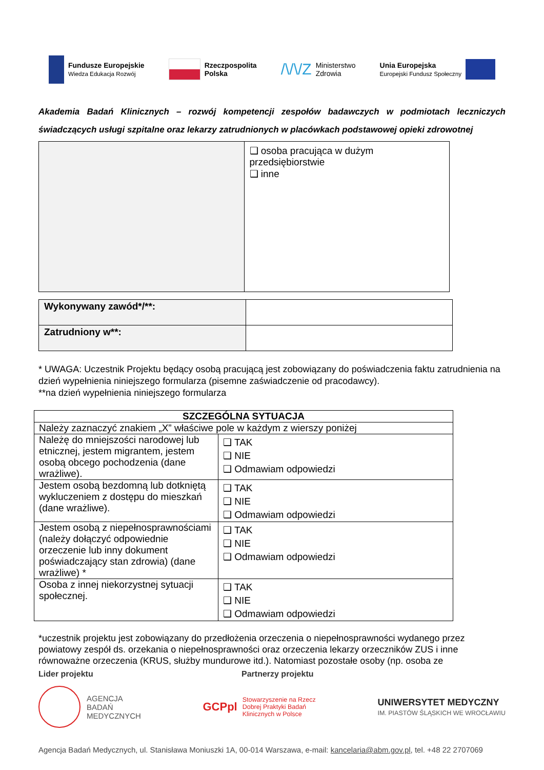Fundusze Europejskie
Wiedza Edukacja Rozwój
Rzeczpospolita
Polska
/\/\/Z Ministerstwo
Zdrowia
Unia Europejska
Europejski Fundusz Społeczny
Akademia Badań Klinicznych – rozwój kompetencji zespołów badawczych w podmiotach leczniczych świadczących usługi szpitalne oraz lekarzy zatrudnionych w placówkach podstawowej opieki zdrowotnej
| | ❑ osoba pracująca w dużym przedsiębiorstwie ❑ inne |
| Wykonywany zawód*/**: | |
| Zatrudniony w**: | |
* UWAGA: Uczestnik Projektu będący osobą pracującą jest zobowiązany do poświadczenia faktu zatrudnienia na dzień wypełnienia niniejszego formularza (pisemne zaświadczenie od pracodawcy).
**na dzień wypełnienia niniejszego formularza
| SZCZEGÓLNA SYTUACJA | |
| --- | --- |
| Należy zaznaczyć znakiem „X” właściwe pole w każdym z wierszy poniżej | |
| Należę do mniejszości narodowej lub etnicznej, jestem migrantem, jestem osobą obcego pochodzenia (dane wrażliwe). | ❑ TAK ❑ NIE ❑ Odmawiam odpowiedzi |
| Jestem osobą bezdomną lub dotkniętą wykluczeniem z dostępu do mieszkań (dane wrażliwe). | ❑ TAK ❑ NIE ❑ Odmawiam odpowiedzi |
| Jestem osobą z niepełnosprawnościami (należy dołączyć odpowiednie orzeczenie lub inny dokument poświadczający stan zdrowia) (dane wrażliwe) * | ❑ TAK ❑ NIE ❑ Odmawiam odpowiedzi |
| Osoba z innej niekorzystnej sytuacji społecznej. | ❑ TAK ❑ NIE ❑ Odmawiam odpowiedzi |
*uczestnik projektu jest zobowiązany do przedłożenia orzeczenia o niepełnosprawności wydanego przez powiatowy zespół ds. orzekania o niepełnosprawności oraz orzeczenia lekarzy orzeczników ZUS i inne równoważne orzeczenia (KRUS, służby mundurowe itd.). Natomiast pozostałe osoby (np. osoba ze
Lider projektu Partnerzy projektu
AGENCJA
BADAŃ
MEDYCZNYCH
GCPpl Stowarzyszenie na Rzecz
Dobrej Praktyki Badań
Klinicznych w Polsce
UNIWERSYTET MEDYCZNY
IM. PIASTÓW ŚLĄSKICH WE WROCŁAWIU
Agencja Badań Medycznych, ul. Stanisława Moniuszki 1A, 00-014 Warszawa, e-mail: kancelaria@abm.gov.pl, tel. +48 22 2707069